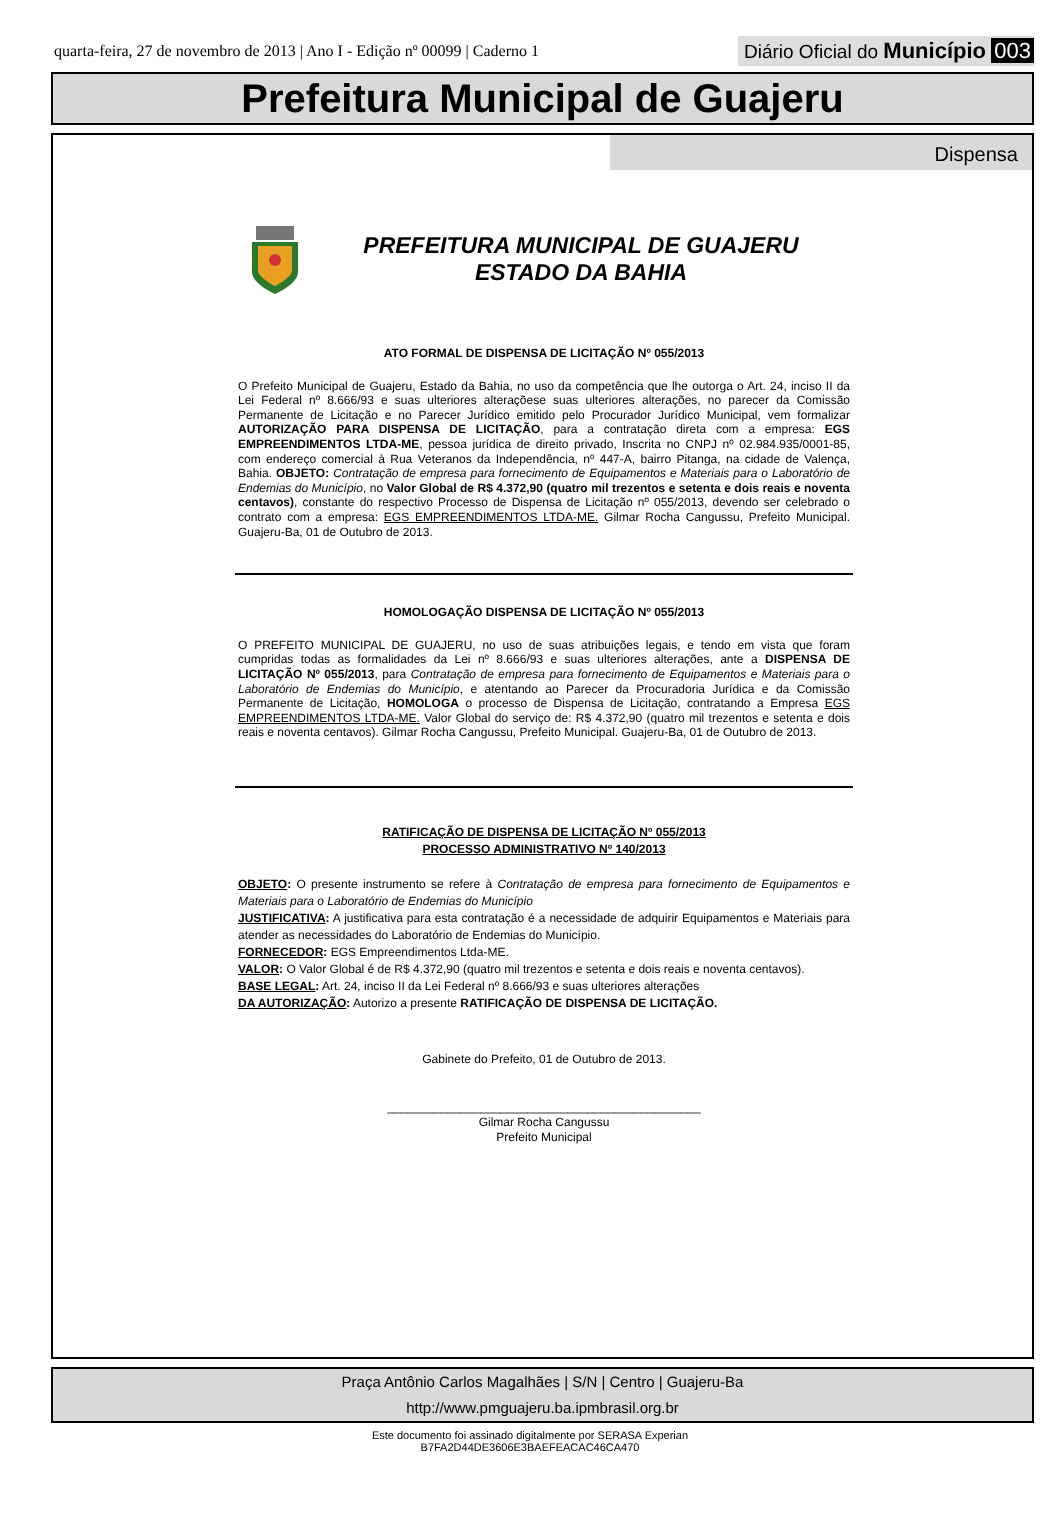quarta-feira, 27 de novembro de 2013 | Ano I - Edição nº 00099 | Caderno 1
Diário Oficial do Município 003
Prefeitura Municipal de Guajeru
Dispensa
PREFEITURA MUNICIPAL DE GUAJERU
ESTADO DA BAHIA
ATO FORMAL DE DISPENSA DE LICITAÇÃO Nº 055/2013
O Prefeito Municipal de Guajeru, Estado da Bahia, no uso da competência que lhe outorga o Art. 24, inciso II da Lei Federal nº 8.666/93 e suas ulteriores alteraçõese suas ulteriores alterações, no parecer da Comissão Permanente de Licitação e no Parecer Jurídico emitido pelo Procurador Jurídico Municipal, vem formalizar AUTORIZAÇÃO PARA DISPENSA DE LICITAÇÃO, para a contratação direta com a empresa: EGS EMPREENDIMENTOS LTDA-ME, pessoa jurídica de direito privado, Inscrita no CNPJ nº 02.984.935/0001-85, com endereço comercial à Rua Veteranos da Independência, nº 447-A, bairro Pitanga, na cidade de Valença, Bahia. OBJETO: Contratação de empresa para fornecimento de Equipamentos e Materiais para o Laboratório de Endemias do Município, no Valor Global de R$ 4.372,90 (quatro mil trezentos e setenta e dois reais e noventa centavos), constante do respectivo Processo de Dispensa de Licitação nº 055/2013, devendo ser celebrado o contrato com a empresa: EGS EMPREENDIMENTOS LTDA-ME. Gilmar Rocha Cangussu, Prefeito Municipal. Guajeru-Ba, 01 de Outubro de 2013.
HOMOLOGAÇÃO DISPENSA DE LICITAÇÃO Nº 055/2013
O PREFEITO MUNICIPAL DE GUAJERU, no uso de suas atribuições legais, e tendo em vista que foram cumpridas todas as formalidades da Lei nº 8.666/93 e suas ulteriores alterações, ante a DISPENSA DE LICITAÇÃO Nº 055/2013, para Contratação de empresa para fornecimento de Equipamentos e Materiais para o Laboratório de Endemias do Município, e atentando ao Parecer da Procuradoria Jurídica e da Comissão Permanente de Licitação, HOMOLOGA o processo de Dispensa de Licitação, contratando a Empresa EGS EMPREENDIMENTOS LTDA-ME. Valor Global do serviço de: R$ 4.372,90 (quatro mil trezentos e setenta e dois reais e noventa centavos). Gilmar Rocha Cangussu, Prefeito Municipal. Guajeru-Ba, 01 de Outubro de 2013.
RATIFICAÇÃO DE DISPENSA DE LICITAÇÃO Nº 055/2013
PROCESSO ADMINISTRATIVO Nº 140/2013
OBJETO: O presente instrumento se refere à Contratação de empresa para fornecimento de Equipamentos e Materiais para o Laboratório de Endemias do Município
JUSTIFICATIVA: A justificativa para esta contratação é a necessidade de adquirir Equipamentos e Materiais para atender as necessidades do Laboratório de Endemias do Município.
FORNECEDOR: EGS Empreendimentos Ltda-ME.
VALOR: O Valor Global é de R$ 4.372,90 (quatro mil trezentos e setenta e dois reais e noventa centavos).
BASE LEGAL: Art. 24, inciso II da Lei Federal nº 8.666/93 e suas ulteriores alterações
DA AUTORIZAÇÃO: Autorizo a presente RATIFICAÇÃO DE DISPENSA DE LICITAÇÃO.
Gabinete do Prefeito, 01 de Outubro de 2013.
_______________________________________________
Gilmar Rocha Cangussu
Prefeito Municipal
Praça Antônio Carlos Magalhães | S/N | Centro | Guajeru-Ba
http://www.pmguajeru.ba.ipmbrasil.org.br
Este documento foi assinado digitalmente por SERASA Experian
B7FA2D44DE3606E3BAEFEACAC46CA470